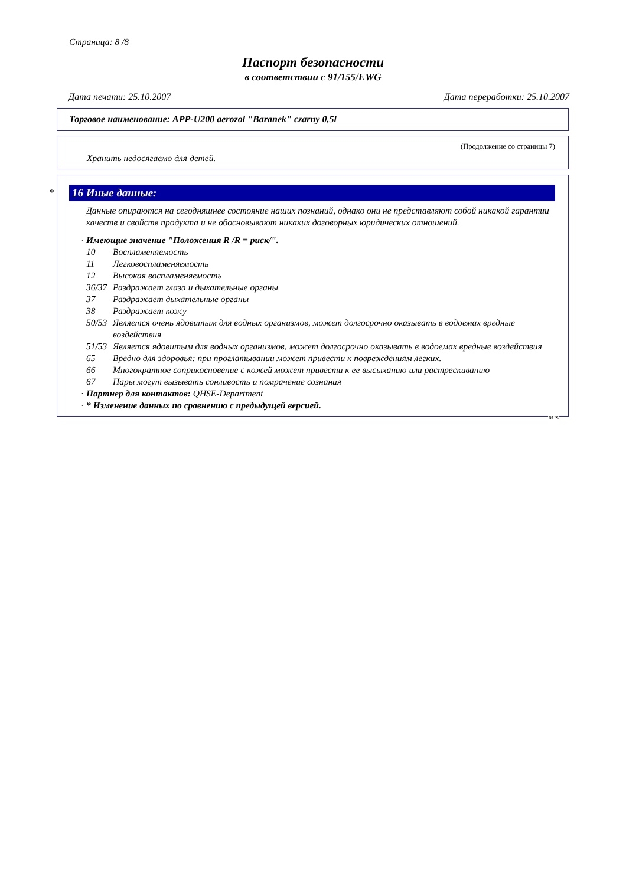Страница: 8 /8
Паспорт безопасности
в соответствии с 91/155/EWG
Дата печати: 25.10.2007 Дата переработки: 25.10.2007
Торговое наименование: APP-U200 aerozol "Baranek" czarny 0,5l
(Продолжение со страницы 7)
Хранить недосягаемо для детей.
*
16 Иные данные:
Данные опираются на сегодняшнее состояние наших познаний, однако они не представляют собой никакой гарантии качеств и свойств продукта и не обосновывают никаких договорных юридических отношений.
· Имеющие значение "Положения R /R = риск/".
10 Воспламеняемость
11 Легковоспламеняемость
12 Высокая воспламеняемость
36/37 Раздражает глаза и дыхательные органы
37 Раздражает дыхательные органы
38 Раздражает кожу
50/53 Является очень ядовитым для водных организмов, может долгосрочно оказывать в водоемах вредные воздействия
51/53 Является ядовитым для водных организмов, может долгосрочно оказывать в водоемах вредные воздействия
65 Вредно для здоровья: при проглатывании может привести к повреждениям легких.
66 Многократное соприкосновение с кожей может привести к ее высыханию или растрескиванию
67 Пары могут вызывать сонливость и помрачение сознания
· Партнер для контактов: QHSE-Department
· * Изменение данных по сравнению с предыдущей версией.
RUS